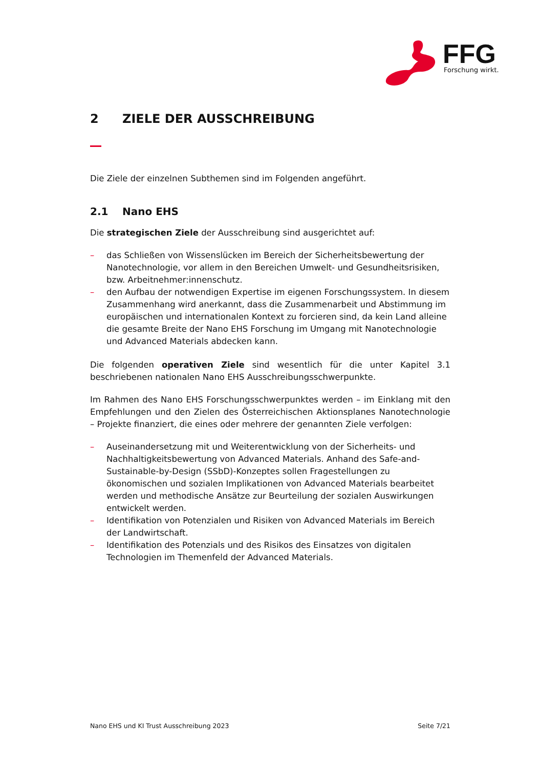FFG
Forschung wirkt.
2 ZIELE DER AUSSCHREIBUNG
Die Ziele der einzelnen Subthemen sind im Folgenden angeführt.
2.1 Nano EHS
Die strategischen Ziele der Ausschreibung sind ausgerichtet auf:
– das Schließen von Wissenslücken im Bereich der Sicherheitsbewertung der Nanotechnologie, vor allem in den Bereichen Umwelt- und Gesundheitsrisiken, bzw. Arbeitnehmer:innenschutz.
– den Aufbau der notwendigen Expertise im eigenen Forschungssystem. In diesem Zusammenhang wird anerkannt, dass die Zusammenarbeit und Abstimmung im europäischen und internationalen Kontext zu forcieren sind, da kein Land alleine die gesamte Breite der Nano EHS Forschung im Umgang mit Nanotechnologie und Advanced Materials abdecken kann.
Die folgenden operativen Ziele sind wesentlich für die unter Kapitel 3.1 beschriebenen nationalen Nano EHS Ausschreibungsschwerpunkte.
Im Rahmen des Nano EHS Forschungsschwerpunktes werden – im Einklang mit den Empfehlungen und den Zielen des Österreichischen Aktionsplanes Nanotechnologie – Projekte finanziert, die eines oder mehrere der genannten Ziele verfolgen:
– Auseinandersetzung mit und Weiterentwicklung von der Sicherheits- und Nachhaltigkeitsbewertung von Advanced Materials. Anhand des Safe-and-Sustainable-by-Design (SSbD)-Konzeptes sollen Fragestellungen zu ökonomischen und sozialen Implikationen von Advanced Materials bearbeitet werden und methodische Ansätze zur Beurteilung der sozialen Auswirkungen entwickelt werden.
– Identifikation von Potenzialen und Risiken von Advanced Materials im Bereich der Landwirtschaft.
– Identifikation des Potenzials und des Risikos des Einsatzes von digitalen Technologien im Themenfeld der Advanced Materials.
Nano EHS und KI Trust Ausschreibung 2023 Seite 7/21